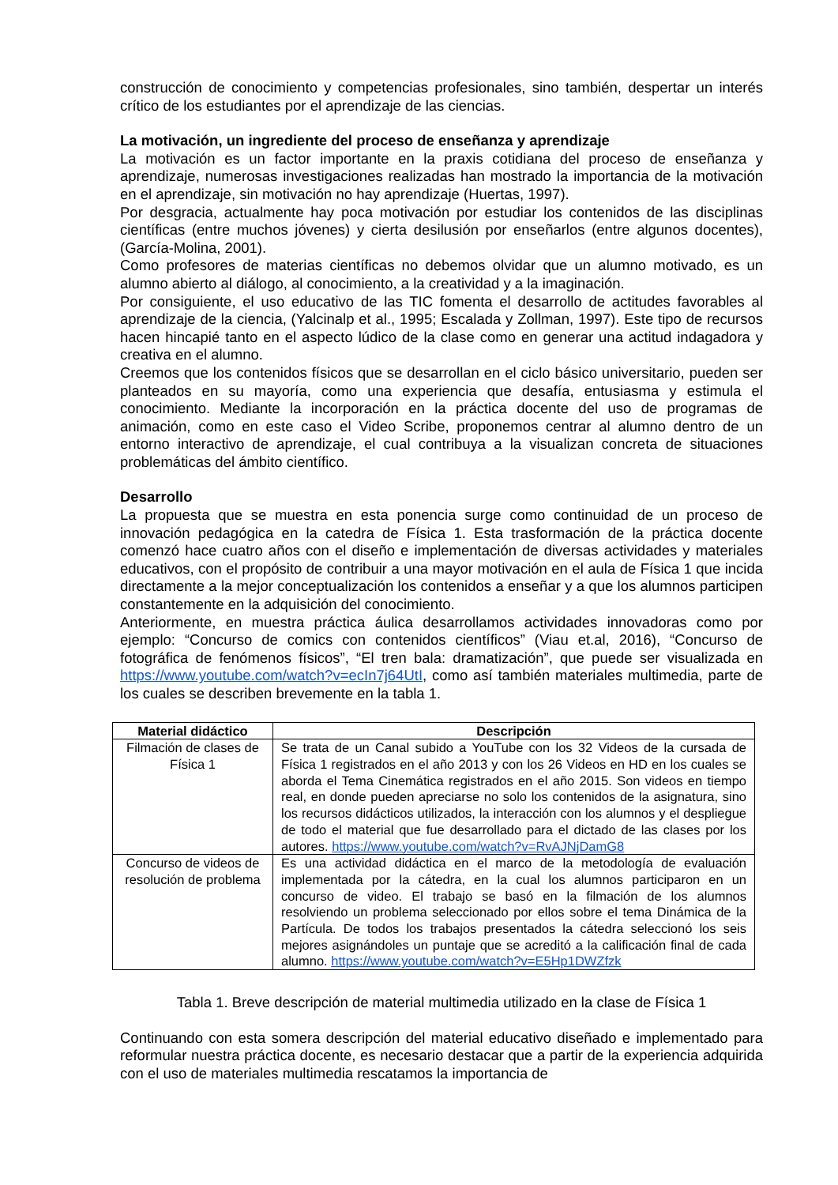construcción de conocimiento y competencias profesionales, sino también, despertar un interés crítico de los estudiantes por el aprendizaje de las ciencias.
La motivación, un ingrediente del proceso de enseñanza y aprendizaje
La motivación es un factor importante en la praxis cotidiana del proceso de enseñanza y aprendizaje, numerosas investigaciones realizadas han mostrado la importancia de la motivación en el aprendizaje, sin motivación no hay aprendizaje (Huertas, 1997).
Por desgracia, actualmente hay poca motivación por estudiar los contenidos de las disciplinas científicas (entre muchos jóvenes) y cierta desilusión por enseñarlos (entre algunos docentes), (García-Molina, 2001).
Como profesores de materias científicas no debemos olvidar que un alumno motivado, es un alumno abierto al diálogo, al conocimiento, a la creatividad y a la imaginación.
Por consiguiente, el uso educativo de las TIC fomenta el desarrollo de actitudes favorables al aprendizaje de la ciencia, (Yalcinalp et al., 1995; Escalada y Zollman, 1997). Este tipo de recursos hacen hincapié tanto en el aspecto lúdico de la clase como en generar una actitud indagadora y creativa en el alumno.
Creemos que los contenidos físicos que se desarrollan en el ciclo básico universitario, pueden ser planteados en su mayoría, como una experiencia que desafía, entusiasma y estimula el conocimiento. Mediante la incorporación en la práctica docente del uso de programas de animación, como en este caso el Video Scribe, proponemos centrar al alumno dentro de un entorno interactivo de aprendizaje, el cual contribuya a la visualizan concreta de situaciones problemáticas del ámbito científico.
Desarrollo
La propuesta que se muestra en esta ponencia surge como continuidad de un proceso de innovación pedagógica en la catedra de Física 1. Esta trasformación de la práctica docente comenzó hace cuatro años con el diseño e implementación de diversas actividades y materiales educativos, con el propósito de contribuir a una mayor motivación en el aula de Física 1 que incida directamente a la mejor conceptualización los contenidos a enseñar y a que los alumnos participen constantemente en la adquisición del conocimiento.
Anteriormente, en muestra práctica áulica desarrollamos actividades innovadoras como por ejemplo: “Concurso de comics con contenidos científicos” (Viau et.al, 2016), “Concurso de fotográfica de fenómenos físicos”, “El tren bala: dramatización”, que puede ser visualizada en https://www.youtube.com/watch?v=ecIn7j64UtI, como así también materiales multimedia, parte de los cuales se describen brevemente en la tabla 1.
| Material didáctico | Descripción |
| --- | --- |
| Filmación de clases de Física 1 | Se trata de un Canal subido a YouTube con los 32 Videos de la cursada de Física 1 registrados en el año 2013 y con los 26 Videos en HD en los cuales se aborda el Tema Cinemática registrados en el año 2015. Son videos en tiempo real, en donde pueden apreciarse no solo los contenidos de la asignatura, sino los recursos didácticos utilizados, la interacción con los alumnos y el despliegue de todo el material que fue desarrollado para el dictado de las clases por los autores. https://www.youtube.com/watch?v=RvAJNjDamG8 |
| Concurso de videos de resolución de problema | Es una actividad didáctica en el marco de la metodología de evaluación implementada por la cátedra, en la cual los alumnos participaron en un concurso de video. El trabajo se basó en la filmación de los alumnos resolviendo un problema seleccionado por ellos sobre el tema Dinámica de la Partícula. De todos los trabajos presentados la cátedra seleccionó los seis mejores asignándoles un puntaje que se acreditó a la calificación final de cada alumno. https://www.youtube.com/watch?v=E5Hp1DWZfzk |
Tabla 1. Breve descripción de material multimedia utilizado en la clase de Física 1
Continuando con esta somera descripción del material educativo diseñado e implementado para reformular nuestra práctica docente, es necesario destacar que a partir de la experiencia adquirida con el uso de materiales multimedia rescatamos la importancia de